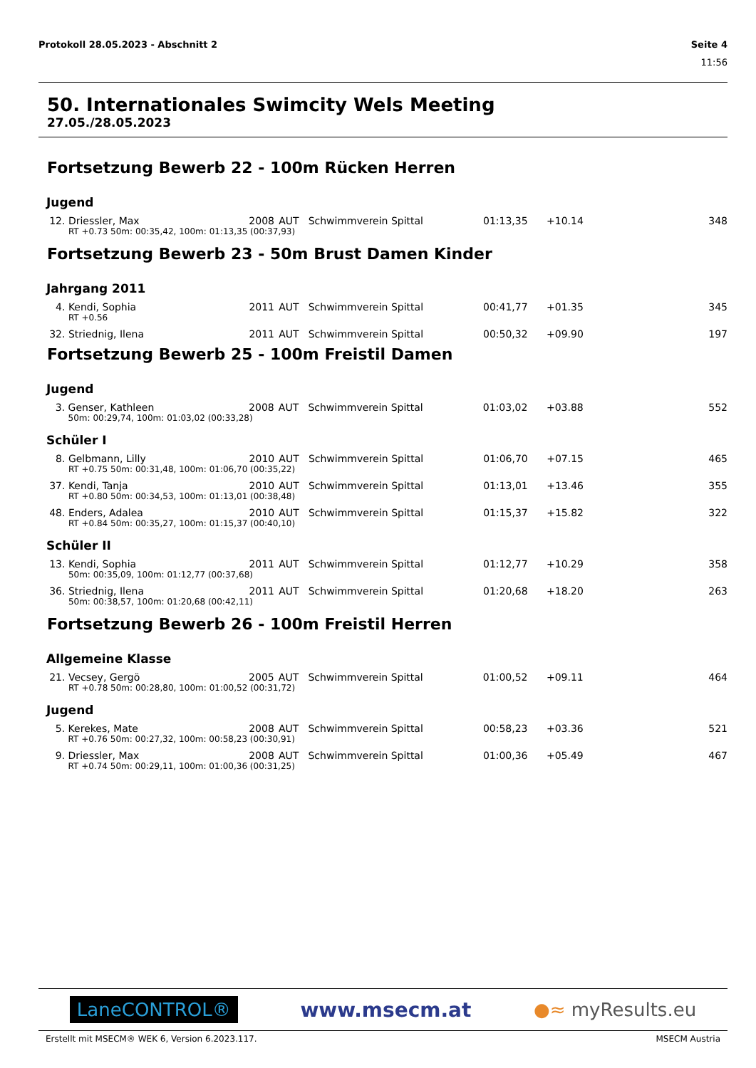Protokoll 28.05.2023 - Abschnitt 2 Seite 4
11:56
50. Internationales Swimcity Wels Meeting
27.05./28.05.2023
Fortsetzung Bewerb 22 - 100m Rücken Herren
Jugend
| 12. | Driessler, Max | 2008 | AUT | Schwimmverein Spittal | 01:13,35 | +10.14 | 348 |
| | RT +0.73 50m: 00:35,42, 100m: 01:13,35 (00:37,93) | | | | | | |
Fortsetzung Bewerb 23 - 50m Brust Damen Kinder
Jahrgang 2011
| 4. | Kendi, Sophia | 2011 | AUT | Schwimmverein Spittal | 00:41,77 | +01.35 | 345 |
| | RT +0.56 | | | | | | |
| 32. | Striednig, Ilena | 2011 | AUT | Schwimmverein Spittal | 00:50,32 | +09.90 | 197 |
Fortsetzung Bewerb 25 - 100m Freistil Damen
Jugend
| 3. | Genser, Kathleen | 2008 | AUT | Schwimmverein Spittal | 01:03,02 | +03.88 | 552 |
| | 50m: 00:29,74, 100m: 01:03,02 (00:33,28) | | | | | | |
Schüler I
| 8. | Gelbmann, Lilly | 2010 | AUT | Schwimmverein Spittal | 01:06,70 | +07.15 | 465 |
| | RT +0.75 50m: 00:31,48, 100m: 01:06,70 (00:35,22) | | | | | | |
| 37. | Kendi, Tanja | 2010 | AUT | Schwimmverein Spittal | 01:13,01 | +13.46 | 355 |
| | RT +0.80 50m: 00:34,53, 100m: 01:13,01 (00:38,48) | | | | | | |
| 48. | Enders, Adalea | 2010 | AUT | Schwimmverein Spittal | 01:15,37 | +15.82 | 322 |
| | RT +0.84 50m: 00:35,27, 100m: 01:15,37 (00:40,10) | | | | | | |
Schüler II
| 13. | Kendi, Sophia | 2011 | AUT | Schwimmverein Spittal | 01:12,77 | +10.29 | 358 |
| | 50m: 00:35,09, 100m: 01:12,77 (00:37,68) | | | | | | |
| 36. | Striednig, Ilena | 2011 | AUT | Schwimmverein Spittal | 01:20,68 | +18.20 | 263 |
| | 50m: 00:38,57, 100m: 01:20,68 (00:42,11) | | | | | | |
Fortsetzung Bewerb 26 - 100m Freistil Herren
Allgemeine Klasse
| 21. | Vecsey, Gergö | 2005 | AUT | Schwimmverein Spittal | 01:00,52 | +09.11 | 464 |
| | RT +0.78 50m: 00:28,80, 100m: 01:00,52 (00:31,72) | | | | | | |
Jugend
| 5. | Kerekes, Mate | 2008 | AUT | Schwimmverein Spittal | 00:58,23 | +03.36 | 521 |
| | RT +0.76 50m: 00:27,32, 100m: 00:58,23 (00:30,91) | | | | | | |
| 9. | Driessler, Max | 2008 | AUT | Schwimmverein Spittal | 01:00,36 | +05.49 | 467 |
| | RT +0.74 50m: 00:29,11, 100m: 01:00,36 (00:31,25) | | | | | | |
LaneCONTROL® www.msecm.at ●≈ myResults.eu
Erstellt mit MSECM® WEK 6, Version 6.2023.117. MSECM Austria